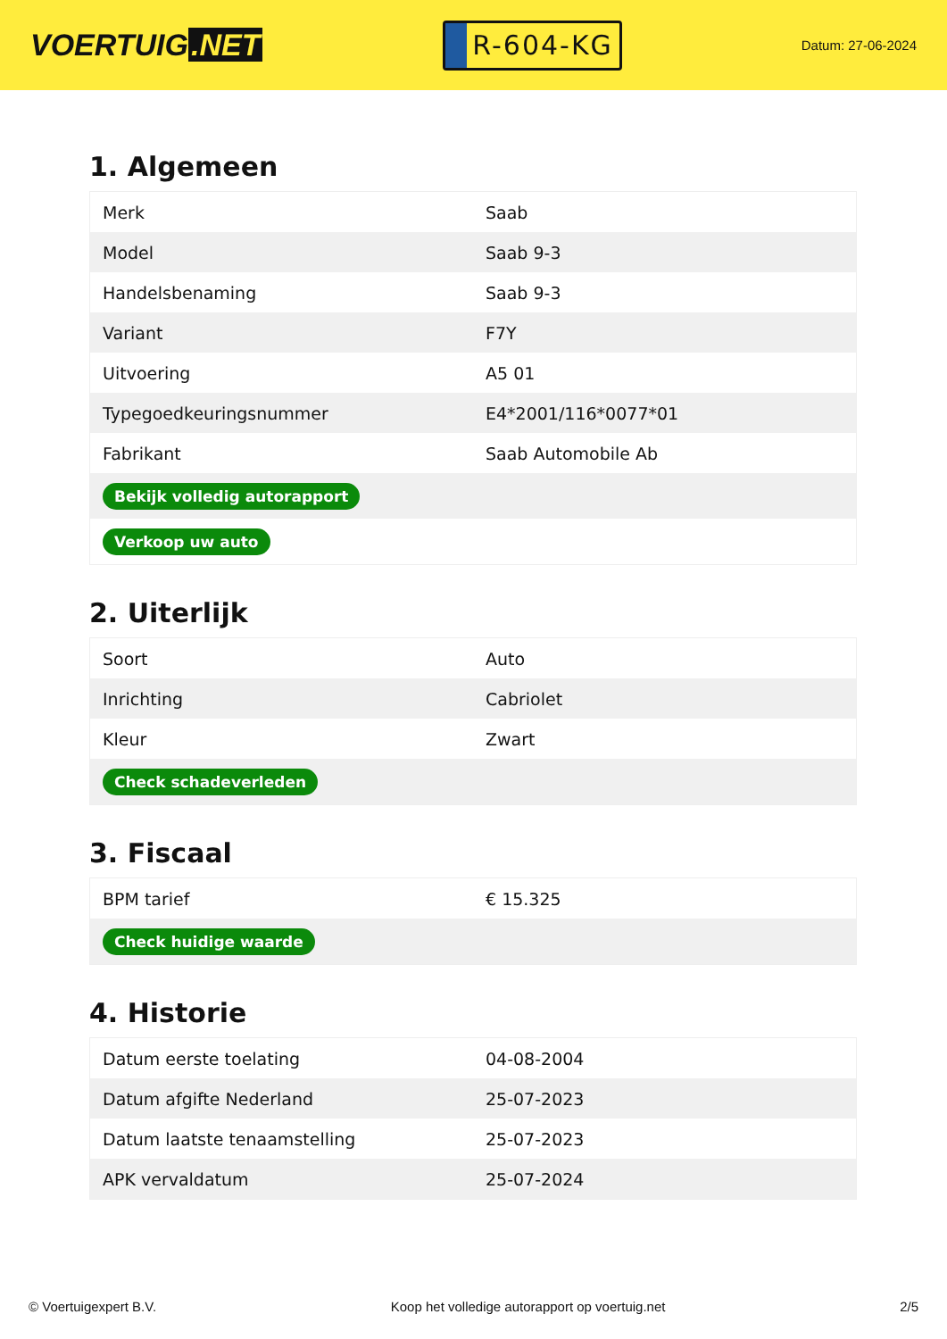VOERTUIG.NET
R-604-KG
Datum: 27-06-2024
1. Algemeen
| Merk | Saab |
| Model | Saab 9-3 |
| Handelsbenaming | Saab 9-3 |
| Variant | F7Y |
| Uitvoering | A5 01 |
| Typegoedkeuringsnummer | E4*2001/116*0077*01 |
| Fabrikant | Saab Automobile Ab |
| Bekijk volledig autorapport | |
| Verkoop uw auto | |
2. Uiterlijk
| Soort | Auto |
| Inrichting | Cabriolet |
| Kleur | Zwart |
| Check schadeverleden | |
3. Fiscaal
| BPM tarief | € 15.325 |
| Check huidige waarde | |
4. Historie
| Datum eerste toelating | 04-08-2004 |
| Datum afgifte Nederland | 25-07-2023 |
| Datum laatste tenaamstelling | 25-07-2023 |
| APK vervaldatum | 25-07-2024 |
© Voertuigexpert B.V. Koop het volledige autorapport op voertuig.net 2/5